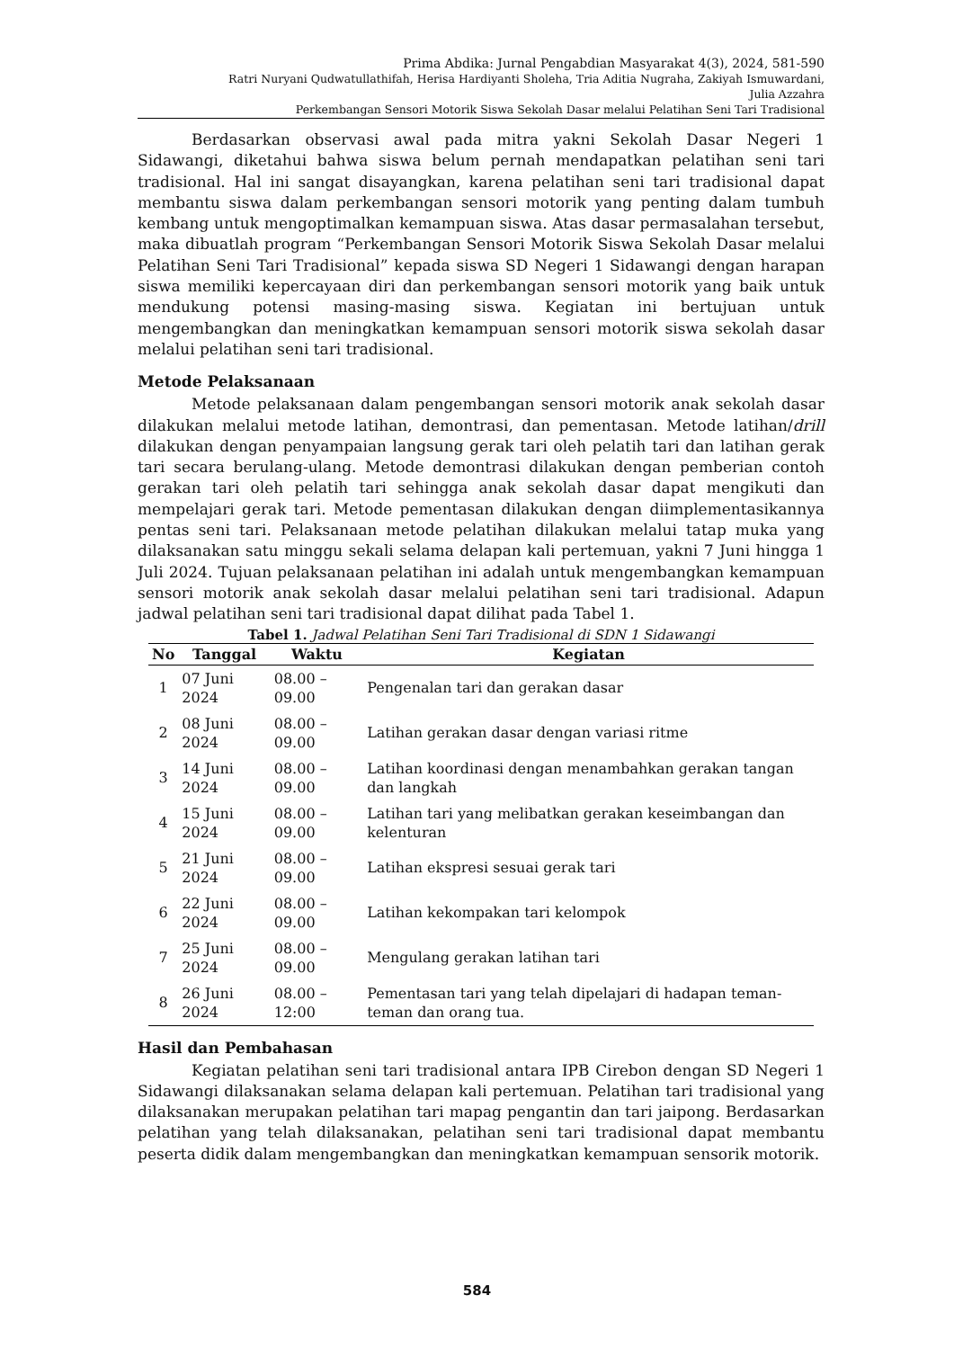Prima Abdika: Jurnal Pengabdian Masyarakat 4(3), 2024, 581-590
Ratri Nuryani Qudwatullathifah, Herisa Hardiyanti Sholeha, Tria Aditia Nugraha, Zakiyah Ismuwardani,
Julia Azzahra
Perkembangan Sensori Motorik Siswa Sekolah Dasar melalui Pelatihan Seni Tari Tradisional
Berdasarkan observasi awal pada mitra yakni Sekolah Dasar Negeri 1 Sidawangi, diketahui bahwa siswa belum pernah mendapatkan pelatihan seni tari tradisional. Hal ini sangat disayangkan, karena pelatihan seni tari tradisional dapat membantu siswa dalam perkembangan sensori motorik yang penting dalam tumbuh kembang untuk mengoptimalkan kemampuan siswa. Atas dasar permasalahan tersebut, maka dibuatlah program “Perkembangan Sensori Motorik Siswa Sekolah Dasar melalui Pelatihan Seni Tari Tradisional” kepada siswa SD Negeri 1 Sidawangi dengan harapan siswa memiliki kepercayaan diri dan perkembangan sensori motorik yang baik untuk mendukung potensi masing-masing siswa. Kegiatan ini bertujuan untuk mengembangkan dan meningkatkan kemampuan sensori motorik siswa sekolah dasar melalui pelatihan seni tari tradisional.
Metode Pelaksanaan
Metode pelaksanaan dalam pengembangan sensori motorik anak sekolah dasar dilakukan melalui metode latihan, demontrasi, dan pementasan. Metode latihan/drill dilakukan dengan penyampaian langsung gerak tari oleh pelatih tari dan latihan gerak tari secara berulang-ulang. Metode demontrasi dilakukan dengan pemberian contoh gerakan tari oleh pelatih tari sehingga anak sekolah dasar dapat mengikuti dan mempelajari gerak tari. Metode pementasan dilakukan dengan diimplementasikannya pentas seni tari. Pelaksanaan metode pelatihan dilakukan melalui tatap muka yang dilaksanakan satu minggu sekali selama delapan kali pertemuan, yakni 7 Juni hingga 1 Juli 2024. Tujuan pelaksanaan pelatihan ini adalah untuk mengembangkan kemampuan sensori motorik anak sekolah dasar melalui pelatihan seni tari tradisional. Adapun jadwal pelatihan seni tari tradisional dapat dilihat pada Tabel 1.
Tabel 1. Jadwal Pelatihan Seni Tari Tradisional di SDN 1 Sidawangi
| No | Tanggal | Waktu | Kegiatan |
| --- | --- | --- | --- |
| 1 | 07 Juni 2024 | 08.00 – 09.00 | Pengenalan tari dan gerakan dasar |
| 2 | 08 Juni 2024 | 08.00 – 09.00 | Latihan gerakan dasar dengan variasi ritme |
| 3 | 14 Juni 2024 | 08.00 – 09.00 | Latihan koordinasi dengan menambahkan gerakan tangan dan langkah |
| 4 | 15 Juni 2024 | 08.00 – 09.00 | Latihan tari yang melibatkan gerakan keseimbangan dan kelenturan |
| 5 | 21 Juni 2024 | 08.00 – 09.00 | Latihan ekspresi sesuai gerak tari |
| 6 | 22 Juni 2024 | 08.00 – 09.00 | Latihan kekompakan tari kelompok |
| 7 | 25 Juni 2024 | 08.00 – 09.00 | Mengulang gerakan latihan tari |
| 8 | 26 Juni 2024 | 08.00 – 12:00 | Pementasan tari yang telah dipelajari di hadapan teman-teman dan orang tua. |
Hasil dan Pembahasan
Kegiatan pelatihan seni tari tradisional antara IPB Cirebon dengan SD Negeri 1 Sidawangi dilaksanakan selama delapan kali pertemuan. Pelatihan tari tradisional yang dilaksanakan merupakan pelatihan tari mapag pengantin dan tari jaipong. Berdasarkan pelatihan yang telah dilaksanakan, pelatihan seni tari tradisional dapat membantu peserta didik dalam mengembangkan dan meningkatkan kemampuan sensorik motorik.
584